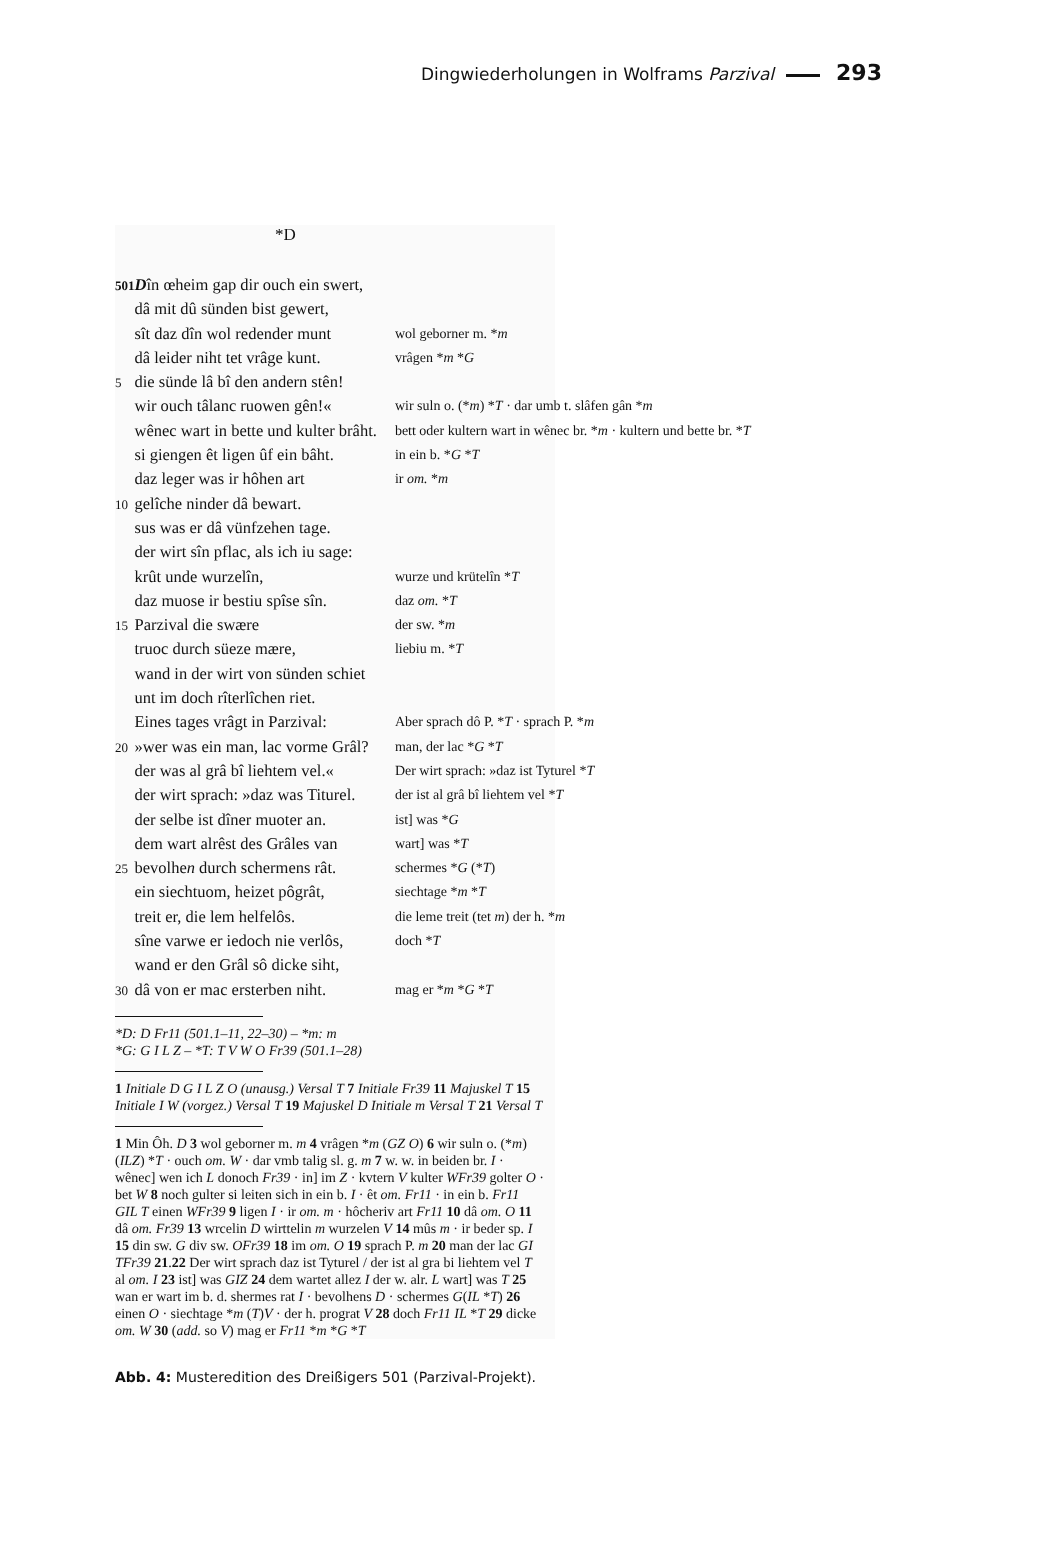Dingwiederholungen in Wolframs Parzival 293
*D
| 501 | D în œheim gap dir ouch ein swert, | |
| | dâ mit dû sünden bist gewert, | |
| | sît daz dîn wol redender munt | wol geborner m. * m |
| | dâ leider niht tet vrâge kunt. | vrâgen * m * G |
| 5 | die sünde lâ bî den andern stên! | |
| | wir ouch tâlanc ruowen gên!« | wir suln o. (* m ) * T · dar umb t. slâfen gân * m |
| | wênec wart in bette und kulter brâht. | bett oder kultern wart in wênec br. * m · kultern und bette br. * T |
| | si giengen êt ligen ûf ein bâht. | in ein b. * G * T |
| | daz leger was ir hôhen art | ir om. * m |
| 10 | gelîche ninder dâ bewart. | |
| | sus was er dâ vünfzehen tage. | |
| | der wirt sîn pflac, als ich iu sage: | |
| | krût unde wurzelîn, | wurze und krütelîn * T |
| | daz muose ir bestiu spîse sîn. | daz om. * T |
| 15 | Parzival die swære | der sw. * m |
| | truoc durch süeze mære, | liebiu m. * T |
| | wand in der wirt von sünden schiet | |
| | unt im doch rîterlîchen riet. | |
| | Eines tages vrâgt in Parzival: | Aber sprach dô P. * T · sprach P. * m |
| 20 | »wer was ein man, lac vorme Grâl? | man, der lac * G * T |
| | der was al grâ bî liehtem vel.« | Der wirt sprach: »daz ist Tyturel * T |
| | der wirt sprach: »daz was Titurel. | der ist al grâ bî liehtem vel * T |
| | der selbe ist dîner muoter an. | ist] was * G |
| | dem wart alrêst des Grâles van | wart] was * T |
| 25 | bevolhe n durch schermens rât. | schermes * G (* T ) |
| | ein siechtuom, heizet pôgrât, | siechtage * m * T |
| | treit er, die lem helfelôs. | die leme treit (tet m ) der h. * m |
| | sîne varwe er iedoch nie verlôs, | doch * T |
| | wand er den Grâl sô dicke siht, | |
| 30 | dâ von er mac ersterben niht. | mag er * m * G * T |
*D: D Fr11 (501.1–11, 22–30) – *m: m
*G: G I L Z – *T: T V W O Fr39 (501.1–28)
1 Initiale D G I L Z O (unausg.) Versal T 7 Initiale Fr39 11 Majuskel T 15 Initiale I W (vorgez.) Versal T 19 Majuskel D Initiale m Versal T 21 Versal T
1 Min Ôh. D 3 wol geborner m. m 4 vrâgen *m (GZ O) 6 wir suln o. (*m) (ILZ) *T · ouch om. W · dar vmb talig sl. g. m 7 w. w. in beiden br. I · wênec] wen ich L donoch Fr39 · in] im Z · kvtern V kulter WFr39 golter O · bet W 8 noch gulter si leiten sich in ein b. I · êt om. Fr11 · in ein b. Fr11 GIL T einen WFr39 9 ligen I · ir om. m · hôcheriv art Fr11 10 dâ om. O 11 dâ om. Fr39 13 wrcelin D wirttelin m wurzelen V 14 mûs m · ir beder sp. I 15 din sw. G div sw. OFr39 18 im om. O 19 sprach P. m 20 man der lac GI TFr39 21.22 Der wirt sprach daz ist Tyturel / der ist al gra bi liehtem vel T al om. I 23 ist] was GIZ 24 dem wartet allez I der w. alr. L wart] was T 25 wan er wart im b. d. shermes rat I · bevolhens D · schermes G(IL *T) 26 einen O · siechtage *m (T)V · der h. prograt V 28 doch Fr11 IL *T 29 dicke om. W 30 (add. so V) mag er Fr11 *m *G *T
Abb. 4: Musteredition des Dreißigers 501 (Parzival-Projekt).